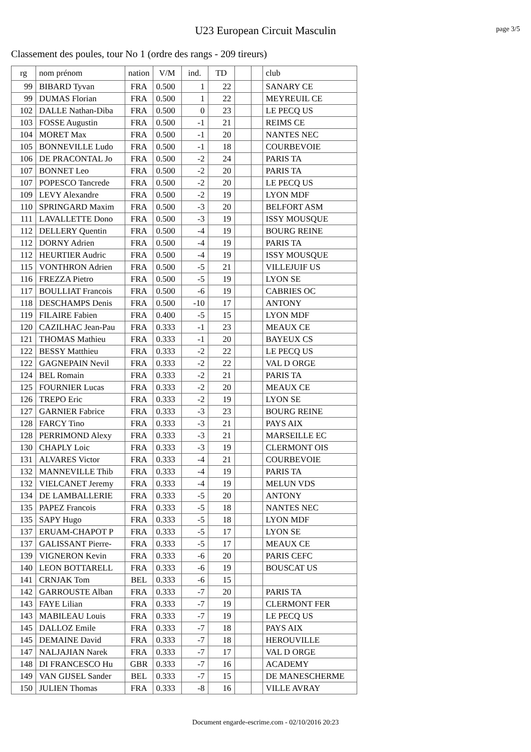U23 European Circuit Masculin
page 3/5
Classement des poules, tour No 1 (ordre des rangs - 209 tireurs)
| rg | nom prénom | nation | V/M | ind. | TD | | | club |
| --- | --- | --- | --- | --- | --- | --- | --- | --- |
| 99 | BIBARD Tyvan | FRA | 0.500 | 1 | 22 | | | SANARY CE |
| 99 | DUMAS Florian | FRA | 0.500 | 1 | 22 | | | MEYREUIL CE |
| 102 | DALLE Nathan-Diba | FRA | 0.500 | 0 | 23 | | | LE PECQ US |
| 103 | FOSSE Augustin | FRA | 0.500 | -1 | 21 | | | REIMS CE |
| 104 | MORET Max | FRA | 0.500 | -1 | 20 | | | NANTES NEC |
| 105 | BONNEVILLE Ludo | FRA | 0.500 | -1 | 18 | | | COURBEVOIE |
| 106 | DE PRACONTAL Jo | FRA | 0.500 | -2 | 24 | | | PARIS TA |
| 107 | BONNET Leo | FRA | 0.500 | -2 | 20 | | | PARIS TA |
| 107 | POPESCO Tancrede | FRA | 0.500 | -2 | 20 | | | LE PECQ US |
| 109 | LEVY Alexandre | FRA | 0.500 | -2 | 19 | | | LYON MDF |
| 110 | SPRINGARD Maxim | FRA | 0.500 | -3 | 20 | | | BELFORT ASM |
| 111 | LAVALLETTE Dono | FRA | 0.500 | -3 | 19 | | | ISSY MOUSQUE |
| 112 | DELLERY Quentin | FRA | 0.500 | -4 | 19 | | | BOURG REINE |
| 112 | DORNY Adrien | FRA | 0.500 | -4 | 19 | | | PARIS TA |
| 112 | HEURTIER Audric | FRA | 0.500 | -4 | 19 | | | ISSY MOUSQUE |
| 115 | VONTHRON Adrien | FRA | 0.500 | -5 | 21 | | | VILLEJUIF US |
| 116 | FREZZA Pietro | FRA | 0.500 | -5 | 19 | | | LYON SE |
| 117 | BOULLIAT Francois | FRA | 0.500 | -6 | 19 | | | CABRIES OC |
| 118 | DESCHAMPS Denis | FRA | 0.500 | -10 | 17 | | | ANTONY |
| 119 | FILAIRE Fabien | FRA | 0.400 | -5 | 15 | | | LYON MDF |
| 120 | CAZILHAC Jean-Pau | FRA | 0.333 | -1 | 23 | | | MEAUX CE |
| 121 | THOMAS Mathieu | FRA | 0.333 | -1 | 20 | | | BAYEUX CS |
| 122 | BESSY Matthieu | FRA | 0.333 | -2 | 22 | | | LE PECQ US |
| 122 | GAGNEPAIN Nevil | FRA | 0.333 | -2 | 22 | | | VAL D ORGE |
| 124 | BEL Romain | FRA | 0.333 | -2 | 21 | | | PARIS TA |
| 125 | FOURNIER Lucas | FRA | 0.333 | -2 | 20 | | | MEAUX CE |
| 126 | TREPO Eric | FRA | 0.333 | -2 | 19 | | | LYON SE |
| 127 | GARNIER Fabrice | FRA | 0.333 | -3 | 23 | | | BOURG REINE |
| 128 | FARCY Tino | FRA | 0.333 | -3 | 21 | | | PAYS AIX |
| 128 | PERRIMOND Alexy | FRA | 0.333 | -3 | 21 | | | MARSEILLE EC |
| 130 | CHAPLY Loic | FRA | 0.333 | -3 | 19 | | | CLERMONT OIS |
| 131 | ALVARES Victor | FRA | 0.333 | -4 | 21 | | | COURBEVOIE |
| 132 | MANNEVILLE Thib | FRA | 0.333 | -4 | 19 | | | PARIS TA |
| 132 | VIELCANET Jeremy | FRA | 0.333 | -4 | 19 | | | MELUN VDS |
| 134 | DE LAMBALLERIE | FRA | 0.333 | -5 | 20 | | | ANTONY |
| 135 | PAPEZ Francois | FRA | 0.333 | -5 | 18 | | | NANTES NEC |
| 135 | SAPY Hugo | FRA | 0.333 | -5 | 18 | | | LYON MDF |
| 137 | ERUAM-CHAPOT P | FRA | 0.333 | -5 | 17 | | | LYON SE |
| 137 | GALISSANT Pierre- | FRA | 0.333 | -5 | 17 | | | MEAUX CE |
| 139 | VIGNERON Kevin | FRA | 0.333 | -6 | 20 | | | PARIS CEFC |
| 140 | LEON BOTTARELL | FRA | 0.333 | -6 | 19 | | | BOUSCAT US |
| 141 | CRNJAK Tom | BEL | 0.333 | -6 | 15 | | | |
| 142 | GARROUSTE Alban | FRA | 0.333 | -7 | 20 | | | PARIS TA |
| 143 | FAYE Lilian | FRA | 0.333 | -7 | 19 | | | CLERMONT FER |
| 143 | MABILEAU Louis | FRA | 0.333 | -7 | 19 | | | LE PECQ US |
| 145 | DALLOZ Emile | FRA | 0.333 | -7 | 18 | | | PAYS AIX |
| 145 | DEMAINE David | FRA | 0.333 | -7 | 18 | | | HEROUVILLE |
| 147 | NALJAJIAN Narek | FRA | 0.333 | -7 | 17 | | | VAL D ORGE |
| 148 | DI FRANCESCO Hu | GBR | 0.333 | -7 | 16 | | | ACADEMY |
| 149 | VAN GIJSEL Sander | BEL | 0.333 | -7 | 15 | | | DE MANESCHERME |
| 150 | JULIEN Thomas | FRA | 0.333 | -8 | 16 | | | VILLE AVRAY |
Document engarde-escrime.com - 02/10/2016 20:23